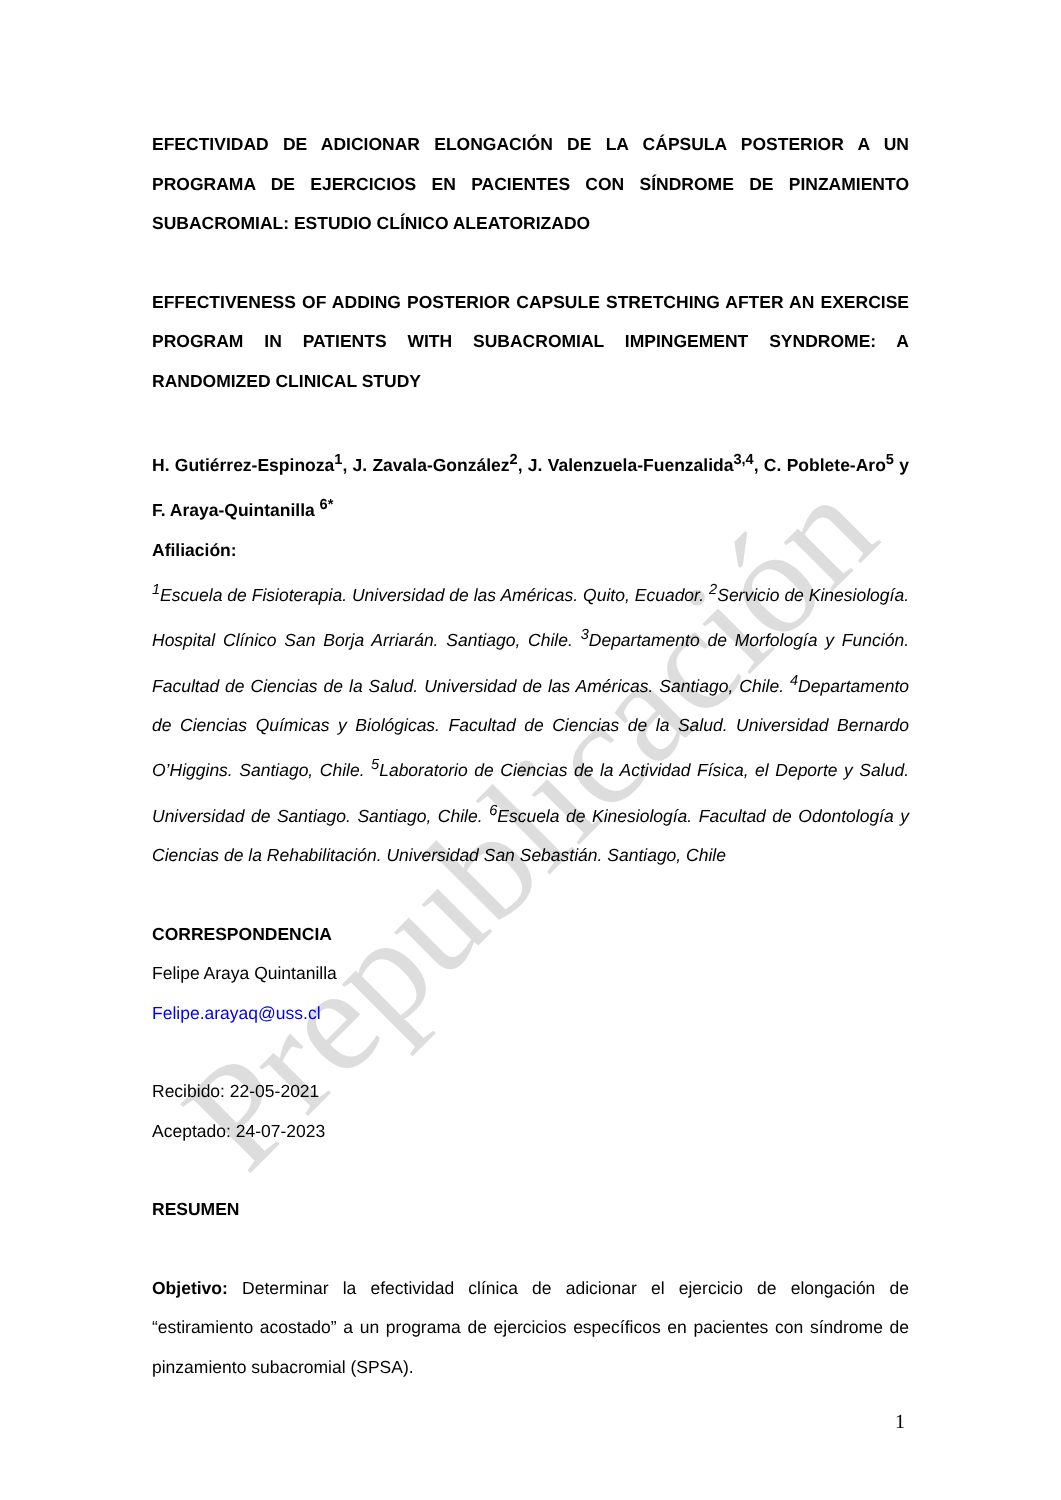Prepublicación
EFECTIVIDAD DE ADICIONAR ELONGACIÓN DE LA CÁPSULA POSTERIOR A UN PROGRAMA DE EJERCICIOS EN PACIENTES CON SÍNDROME DE PINZAMIENTO SUBACROMIAL: ESTUDIO CLÍNICO ALEATORIZADO
EFFECTIVENESS OF ADDING POSTERIOR CAPSULE STRETCHING AFTER AN EXERCISE PROGRAM IN PATIENTS WITH SUBACROMIAL IMPINGEMENT SYNDROME: A RANDOMIZED CLINICAL STUDY
H. Gutiérrez-Espinoza<sup>1</sup>, J. Zavala-González<sup>2</sup>, J. Valenzuela-Fuenzalida<sup>3,4</sup>, C. Poblete-Aro<sup>5</sup> y F. Araya-Quintanilla <sup>6*</sup>
Afiliación:
<sup>1</sup> Escuela de Fisioterapia. Universidad de las Américas. Quito, Ecuador. <sup>2</sup>Servicio de Kinesiología. Hospital Clínico San Borja Arriarán. Santiago, Chile. <sup>3</sup>Departamento de Morfología y Función. Facultad de Ciencias de la Salud. Universidad de las Américas. Santiago, Chile. <sup>4</sup>Departamento de Ciencias Químicas y Biológicas. Facultad de Ciencias de la Salud. Universidad Bernardo O’Higgins. Santiago, Chile. <sup>5</sup>Laboratorio de Ciencias de la Actividad Física, el Deporte y Salud. Universidad de Santiago. Santiago, Chile. <sup>6</sup>Escuela de Kinesiología. Facultad de Odontología y Ciencias de la Rehabilitación. Universidad San Sebastián. Santiago, Chile
CORRESPONDENCIA
Felipe Araya Quintanilla
Felipe.arayaq@uss.cl
Recibido: 22-05-2021
Aceptado: 24-07-2023
RESUMEN
Objetivo: Determinar la efectividad clínica de adicionar el ejercicio de elongación de “estiramiento acostado” a un programa de ejercicios específicos en pacientes con síndrome de pinzamiento subacromial (SPSA).
1